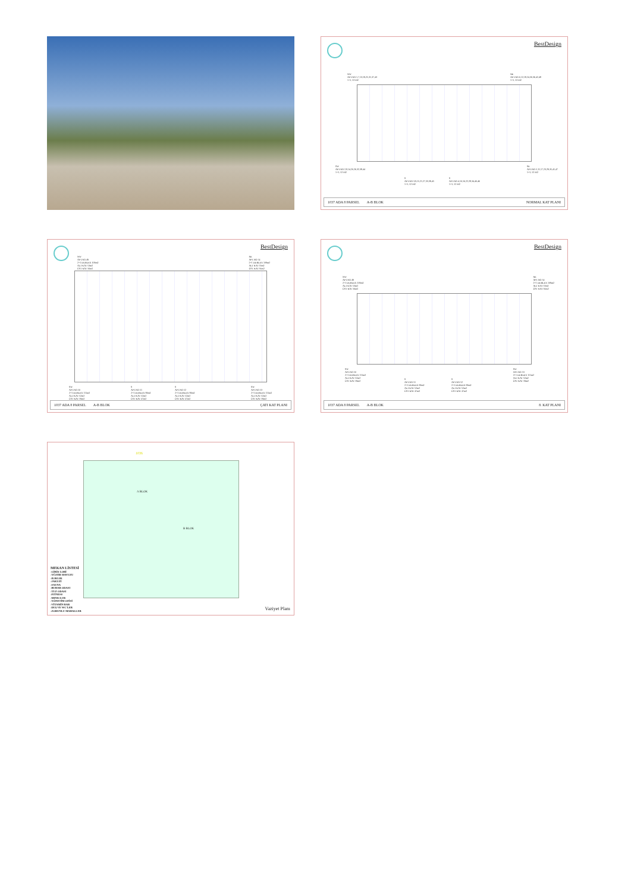BestDesign
NW
APT.NO 1,7,13,19,25,31,37,43
1+1, 53 M2
NE
APT.NO 6,12,18,24,30,36,42,48
1+1, 53 M2
SW
APT.NO 2,8,14,20,26,32,38,44
1+1, 52 M2
SE
APT.NO 5,11,17,23,29,35,41,47
1+1, 52 M2
S
APT.NO 3,9,15,21,27,33,39,45
1+1, 52 M2
S
APT.NO 4,10,16,22,28,34,40,46
1+1, 52 M2
1037 ADA 8 PARSEL A-B BLOK NORMAL KAT PLANI
BestDesign
NW
APT.NO 49
2+1 DUBLEX 109m2
ALT KAT 53m2
ÜST KAT 56m2
NE
APT.NO 54
2+1 DUBLEX 109m2
ALT KAT 53m2
ÜST KAT 56m2
SW
APT.NO 50
2+1 DUBLEX 111m2
ALT KAT 52m2
ÜST KAT 59m2
S
APT.NO 51
2+1 DUBLEX 99m2
ALT KAT 52m2
ÜST KAT 47m2
S
APT.NO 52
2+1 DUBLEX 99m2
ALT KAT 52m2
ÜST KAT 47m2
SW
APT.NO 53
2+1 DUBLEX 111m2
ALT KAT 52m2
ÜST KAT 59m2
1037 ADA 8 PARSEL A-B BLOK ÇATI KAT PLANI
BestDesign
NW
APT.NO 49
2+1 DUBLEX 109m2
ALT KAT 53m2
ÜST KAT 56m2
NE
APT.NO 54
2+1 DUBLEX 109m2
ALT KAT 53m2
ÜST KAT 56m2
SW
APT.NO 50
2+1 DUBLEX 111m2
ALT KAT 52m2
ÜST KAT 59m2
SW
APT.NO 53
2+1 DUBLEX 111m2
ALT KAT 52m2
ÜST KAT 59m2
S
APT.NO 51
2+1 DUBLEX 99m2
ALT KAT 52m2
ÜST KAT 47m2
S
APT.NO 52
2+1 DUBLEX 99m2
ALT KAT 52m2
ÜST KAT 47m2
1037 ADA 8 PARSEL A-B BLOK 8. KAT PLANI
A BLOK
B BLOK
1036
MEKAN LİSTESİ
-GİRİŞ LOBİ
-YÜZME HAVUZU
-ILIKLIK
-JAKUZİ
-SAUNA
-BUHAR ODASI
-TUZ ODASI
-FITNESS
-MINICLUB
-YÖNETİM OFİSİ
-VİTAMİN BAR
-DUŞ VE WC'LER
-ZORUNLU MAHALLER
Vaziyet Planı